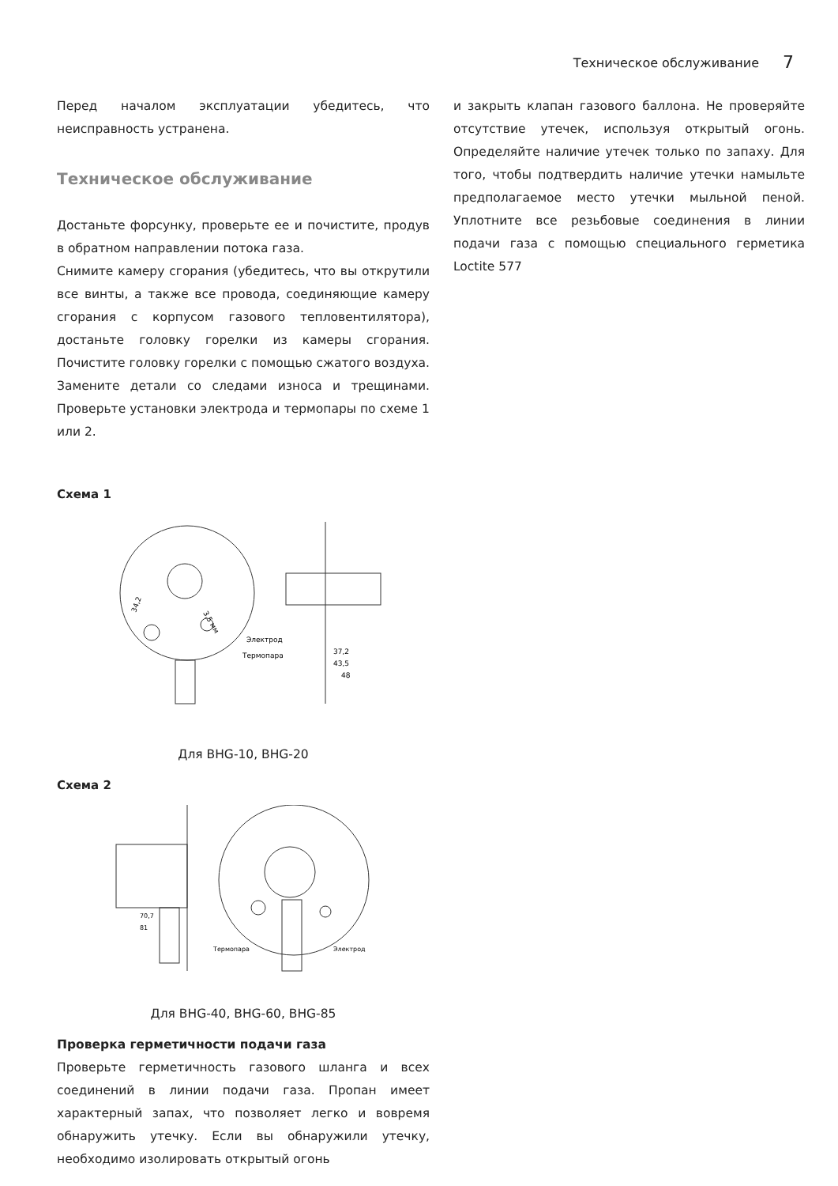Техническое обслуживание 7
Перед началом эксплуатации убедитесь, что неисправность устранена.
Техническое обслуживание
Достаньте форсунку, проверьте ее и почистите, продув в обратном направлении потока газа.
Снимите камеру сгорания (убедитесь, что вы открутили все винты, а также все провода, соединяющие камеру сгорания с корпусом газового тепловентилятора), достаньте головку горелки из камеры сгорания. Почистите головку горелки с помощью сжатого воздуха. Замените детали со следами износа и трещинами. Проверьте установки электрода и термопары по схеме 1 или 2.
Схема 1
3,5 мм
34,2
Электрод
Термопара
37,2
43,5
48
Для BHG-10, BHG-20
Схема 2
70,7
81
Термопара
Электрод
Для BHG-40, BHG-60, BHG-85
Проверка герметичности подачи газа
Проверьте герметичность газового шланга и всех соединений в линии подачи газа. Пропан имеет характерный запах, что позволяет легко и вовремя обнаружить утечку. Если вы обнаружили утечку, необходимо изолировать открытый огонь
и закрыть клапан газового баллона. Не проверяйте отсутствие утечек, используя открытый огонь. Определяйте наличие утечек только по запаху. Для того, чтобы подтвердить наличие утечки намыльте предполагаемое место утечки мыльной пеной. Уплотните все резьбовые соединения в линии подачи газа с помощью специального герметика Loctite 577